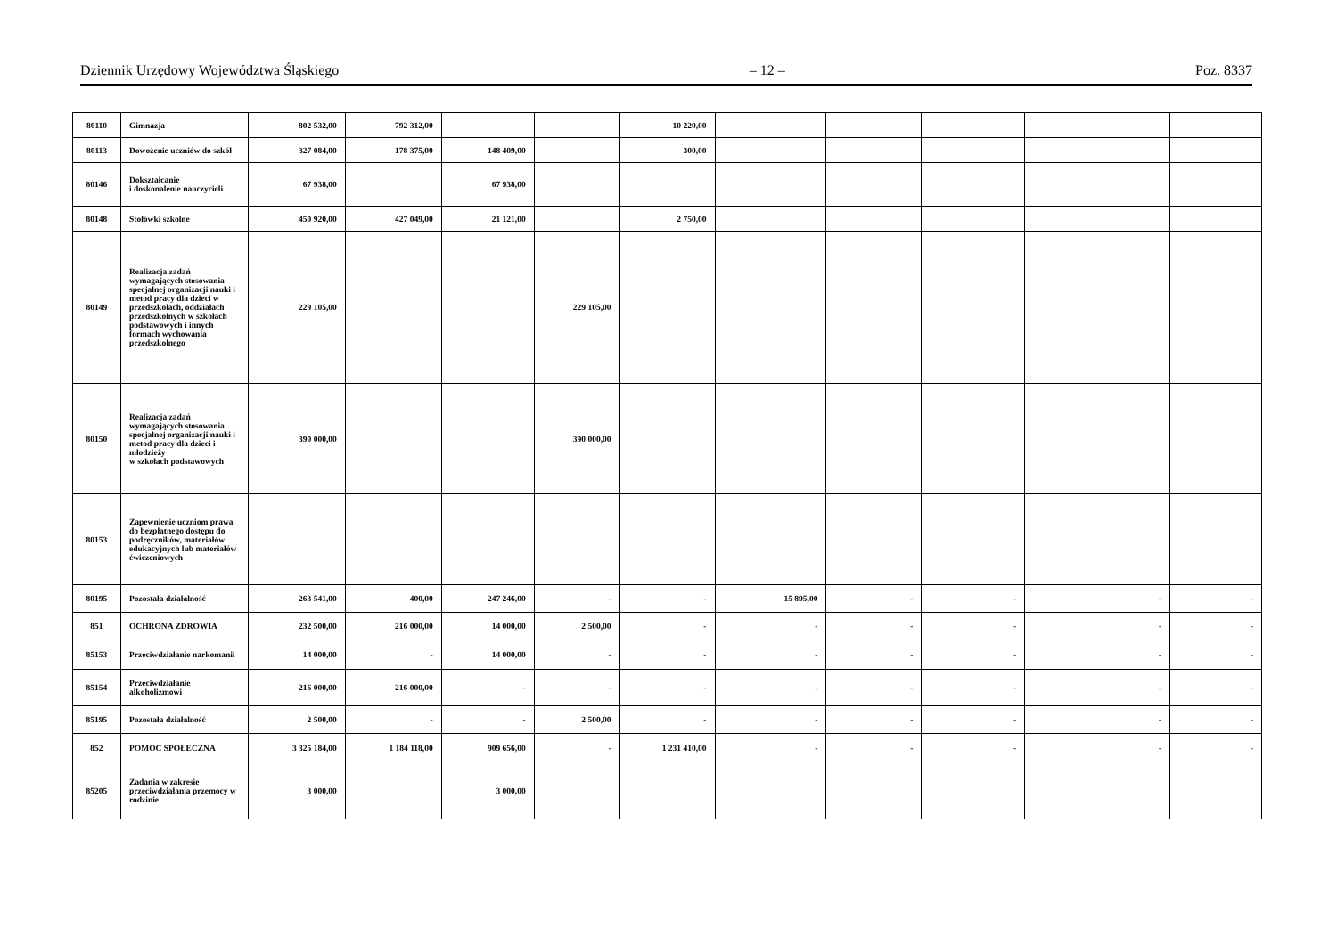Dziennik Urzędowy Województwa Śląskiego – 12 – Poz. 8337
| 80110 | Gimnazja | 802 532,00 | 792 312,00 | | | 10 220,00 | | | | | |
| 80113 | Dowożenie uczniów do szkół | 327 084,00 | 178 375,00 | 148 409,00 | | 300,00 | | | | | |
| 80146 | Dokształcanie i doskonalenie nauczycieli | 67 938,00 | | 67 938,00 | | | | | | | |
| 80148 | Stołówki szkolne | 450 920,00 | 427 049,00 | 21 121,00 | | 2 750,00 | | | | | |
| 80149 | Realizacja zadań wymagających stosowania specjalnej organizacji nauki i metod pracy dla dzieci w przedszkolach, oddziałach przedszkolnych w szkołach podstawowych i innych formach wychowania przedszkolnego | 229 105,00 | | | 229 105,00 | | | | | | |
| 80150 | Realizacja zadań wymagających stosowania specjalnej organizacji nauki i metod pracy dla dzieci i młodzieży w szkołach podstawowych | 390 000,00 | | | 390 000,00 | | | | | | |
| 80153 | Zapewnienie uczniom prawa do bezpłatnego dostępu do podręczników, materiałów edukacyjnych lub materiałów ćwiczeniowych | | | | | | | | | | |
| 80195 | Pozostała działalność | 263 541,00 | 400,00 | 247 246,00 | - | - | 15 895,00 | - | - | - | - |
| 851 | OCHRONA ZDROWIA | 232 500,00 | 216 000,00 | 14 000,00 | 2 500,00 | - | - | - | - | - | - |
| 85153 | Przeciwdziałanie narkomanii | 14 000,00 | - | 14 000,00 | - | - | - | - | - | - | - |
| 85154 | Przeciwdziałanie alkoholizmowi | 216 000,00 | 216 000,00 | - | - | - | - | - | - | - | - |
| 85195 | Pozostała działalność | 2 500,00 | - | - | 2 500,00 | - | - | - | - | - | - |
| 852 | POMOC SPOŁECZNA | 3 325 184,00 | 1 184 118,00 | 909 656,00 | - | 1 231 410,00 | - | - | - | - | - |
| 85205 | Zadania w zakresie przeciwdziałania przemocy w rodzinie | 3 000,00 | | 3 000,00 | | | | | | | |